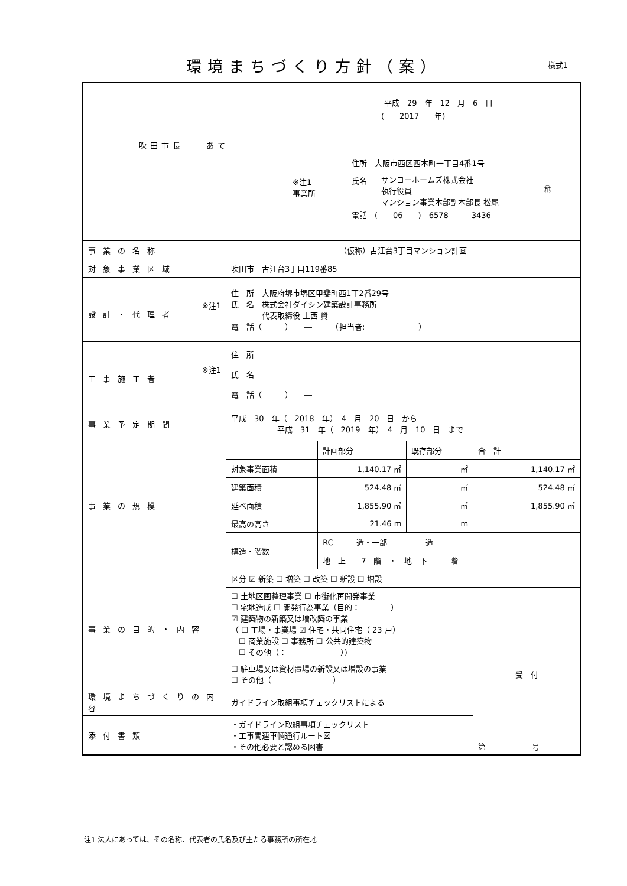環境まちづくり方針（案） 様式1
平成　29　年　12　月　6　日
(　　2017　　年)
吹田市長　　あて
住所　大阪市西区西本町一丁目4番1号
※注1
事業所
氏名
サンヨーホームズ株式会社
執行役員
マンション事業本部副本部長 松尾
㊞
電話　(　　06　　)　6578　―　3436
| 事業の名称 | （仮称）古江台3丁目マンション計画 | | | |
| 対象事業区域 | 吹田市 古江台3丁目119番85 | | | |
| ※注1 設計・代理者 | 住 所 大阪府堺市堺区甲斐町西1丁2番29号 氏 名 株式会社ダイシン建築設計事務所 代表取締役 上西 賢 電 話（ ） ― （担当者: ） | | | |
| ※注1 工事施工者 | 住 所 氏 名 電 話（ ） ― | | | |
| 事業予定期間 | 平成 30 年（ 2018 年） 4 月 20 日 から 平成 31 年（ 2019 年） 4 月 10 日 まで | | | |
| 事業の規模 | | 計画部分 | 既存部分 | 合 計 |
| | 対象事業面積 | 1,140.17 ㎡ | ㎡ | 1,140.17 ㎡ |
| | 建築面積 | 524.48 ㎡ | ㎡ | 524.48 ㎡ |
| | 延べ面積 | 1,855.90 ㎡ | ㎡ | 1,855.90 ㎡ |
| | 最高の高さ | 21.46 m | m | |
| | 構造・階数 | RC 造・一部 造 | | |
| | | 地 上 7 階 ・ 地 下 階 | | |
| 事業の目的・内容 | 区分 ☑ 新築 ☐ 増築 ☐ 改築 ☐ 新設 ☐ 増設 | | | |
| | ☐ 土地区画整理事業 ☐ 市街化再開発事業 ☐ 宅地造成 ☐ 開発行為事業（目的： ） ☑ 建築物の新築又は増改築の事業 （ ☐ 工場・事業場 ☑ 住宅・共同住宅（ 23 戸） ☐ 商業施設 ☐ 事務所 ☐ 公共的建築物 ☐ その他（： ）) | | | |
| | ☐ 駐車場又は資材置場の新設又は増設の事業 ☐ その他（ ） | | | 受 付 |
| 環境まちづくりの内容 | ガイドライン取組事項チェックリストによる | | | 第 号 |
| 添付書類 | ・ガイドライン取組事項チェックリスト ・工事関連車輌通行ルート図 ・その他必要と認める図書 | | | |
注1 法人にあっては、その名称、代表者の氏名及び主たる事務所の所在地